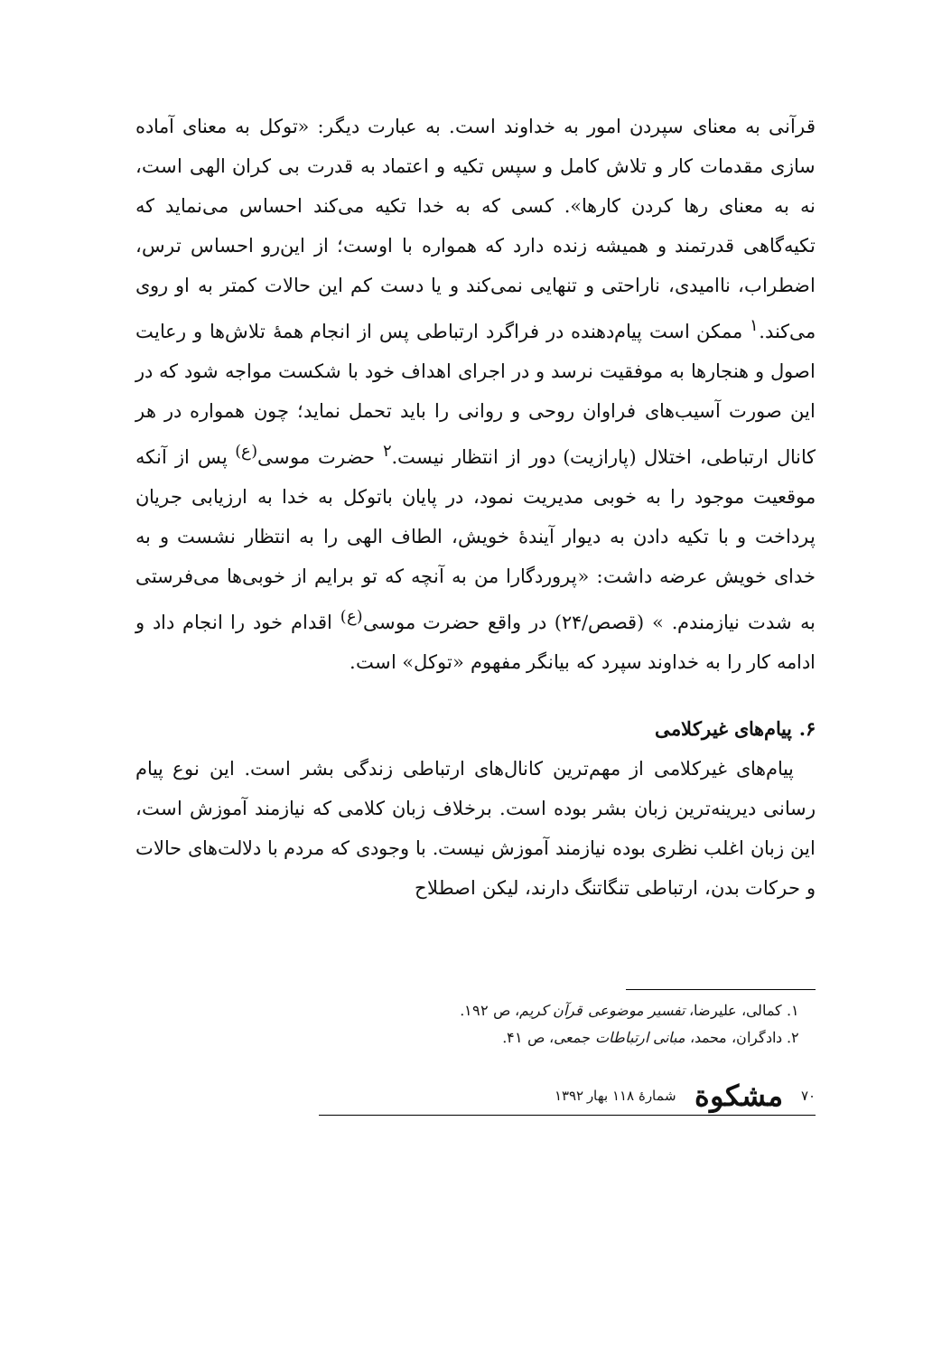قرآنی به معنای سپردن امور به خداوند است. به عبارت دیگر: «توکل به معنای آماده سازی مقدمات کار و تلاش کامل و سپس تکیه و اعتماد به قدرت بی کران الهی است، نه به معنای رها کردن کارها». کسی که به خدا تکیه می‌کند احساس می‌نماید که تکیه‌گاهی قدرتمند و همیشه زنده دارد که همواره با اوست؛ از این‌رو احساس ترس، اضطراب، ناامیدی، ناراحتی و تنهایی نمی‌کند و یا دست کم این حالات کمتر به او روی می‌کند.<sup>۱</sup> ممکن است پیام‌دهنده در فراگرد ارتباطی پس از انجام همهٔ تلاش‌ها و رعایت اصول و هنجارها به موفقیت نرسد و در اجرای اهداف خود با شکست مواجه شود که در این صورت آسیب‌های فراوان روحی و روانی را باید تحمل نماید؛ چون همواره در هر کانال ارتباطی، اختلال (پارازیت) دور از انتظار نیست.<sup>۲</sup> حضرت موسی<sup>(ع)</sup> پس از آنکه موقعیت موجود را به خوبی مدیریت نمود، در پایان باتوکل به خدا به ارزیابی جریان پرداخت و با تکیه دادن به دیوار آیندهٔ خویش، الطاف الهی را به انتظار نشست و به خدای خویش عرضه داشت: «پروردگارا من به آنچه که تو برایم از خوبی‌ها می‌فرستی به شدت نیازمندم. » (قصص/۲۴) در واقع حضرت موسی<sup>(ع)</sup> اقدام خود را انجام داد و ادامه کار را به خداوند سپرد که بیانگر مفهوم «توکل» است.
۶. پیام‌های غیرکلامی
پیام‌های غیرکلامی از مهم‌ترین کانال‌های ارتباطی زندگی بشر است. این نوع پیام رسانی دیرینه‌ترین زبان بشر بوده است. برخلاف زبان کلامی که نیازمند آموزش است، این زبان اغلب نظری بوده نیازمند آموزش نیست. با وجودی که مردم با دلالت‌های حالات و حرکات بدن، ارتباطی تنگاتنگ دارند، لیکن اصطلاح
۱. کمالی، علیرضا، تفسیر موضوعی قرآن کریم، ص ۱۹۲.
۲. دادگران، محمد، مبانی ارتباطات جمعی، ص ۴۱.
۷۰ مشکوة شمارهٔ ۱۱۸ بهار ۱۳۹۲